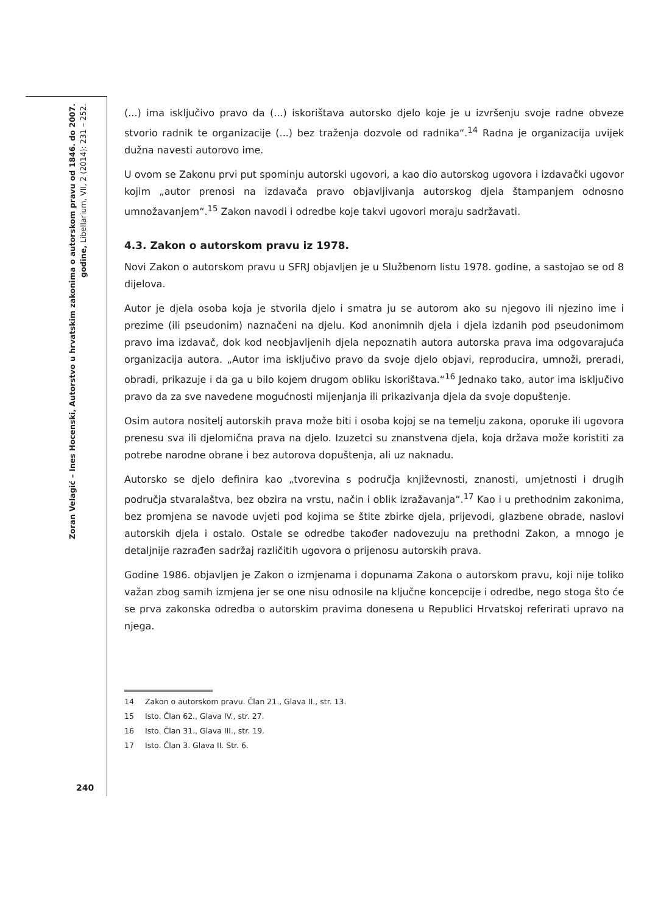Zoran Velagić – Ines Hocenski, Autorstvo u hrvatskim zakonima o autorskom pravu od 1846. do 2007. godine, Libellarium, VII, 2 (2014): 231 – 252.
(...) ima isključivo pravo da (...) iskorištava autorsko djelo koje je u izvršenju svoje radne obveze stvorio radnik te organizacije (...) bez traženja dozvole od radnika“.<sup>14</sup> Radna je organizacija uvijek dužna navesti autorovo ime.
U ovom se Zakonu prvi put spominju autorski ugovori, a kao dio autorskog ugovora i izdavački ugovor kojim „autor prenosi na izdavača pravo objavljivanja autorskog djela štampanjem odnosno umnožavanjem“.<sup>15</sup> Zakon navodi i odredbe koje takvi ugovori moraju sadržavati.
4.3. Zakon o autorskom pravu iz 1978.
Novi Zakon o autorskom pravu u SFRJ objavljen je u Službenom listu 1978. godine, a sastojao se od 8 dijelova.
Autor je djela osoba koja je stvorila djelo i smatra ju se autorom ako su njegovo ili njezino ime i prezime (ili pseudonim) naznačeni na djelu. Kod anonimnih djela i djela izdanih pod pseudonimom pravo ima izdavač, dok kod neobjavljenih djela nepoznatih autora autorska prava ima odgovarajuća organizacija autora. „Autor ima isključivo pravo da svoje djelo objavi, reproducira, umnoži, preradi, obradi, prikazuje i da ga u bilo kojem drugom obliku iskorištava.“<sup>16</sup> Jednako tako, autor ima isključivo pravo da za sve navedene mogućnosti mijenjanja ili prikazivanja djela da svoje dopuštenje.
Osim autora nositelj autorskih prava može biti i osoba kojoj se na temelju zakona, oporuke ili ugovora prenesu sva ili djelomična prava na djelo. Izuzetci su znanstvena djela, koja država može koristiti za potrebe narodne obrane i bez autorova dopuštenja, ali uz naknadu.
Autorsko se djelo definira kao „tvorevina s područja književnosti, znanosti, umjetnosti i drugih područja stvaralaštva, bez obzira na vrstu, način i oblik izražavanja“.<sup>17</sup> Kao i u prethodnim zakonima, bez promjena se navode uvjeti pod kojima se štite zbirke djela, prijevodi, glazbene obrade, naslovi autorskih djela i ostalo. Ostale se odredbe također nadovezuju na prethodni Zakon, a mnogo je detaljnije razrađen sadržaj različitih ugovora o prijenosu autorskih prava.
Godine 1986. objavljen je Zakon o izmjenama i dopunama Zakona o autorskom pravu, koji nije toliko važan zbog samih izmjena jer se one nisu odnosile na ključne koncepcije i odredbe, nego stoga što će se prva zakonska odredba o autorskim pravima donesena u Republici Hrvatskoj referirati upravo na njega.
14 Zakon o autorskom pravu. Član 21., Glava II., str. 13.
15 Isto. Član 62., Glava IV., str. 27.
16 Isto. Član 31., Glava III., str. 19.
17 Isto. Član 3. Glava II. Str. 6.
240